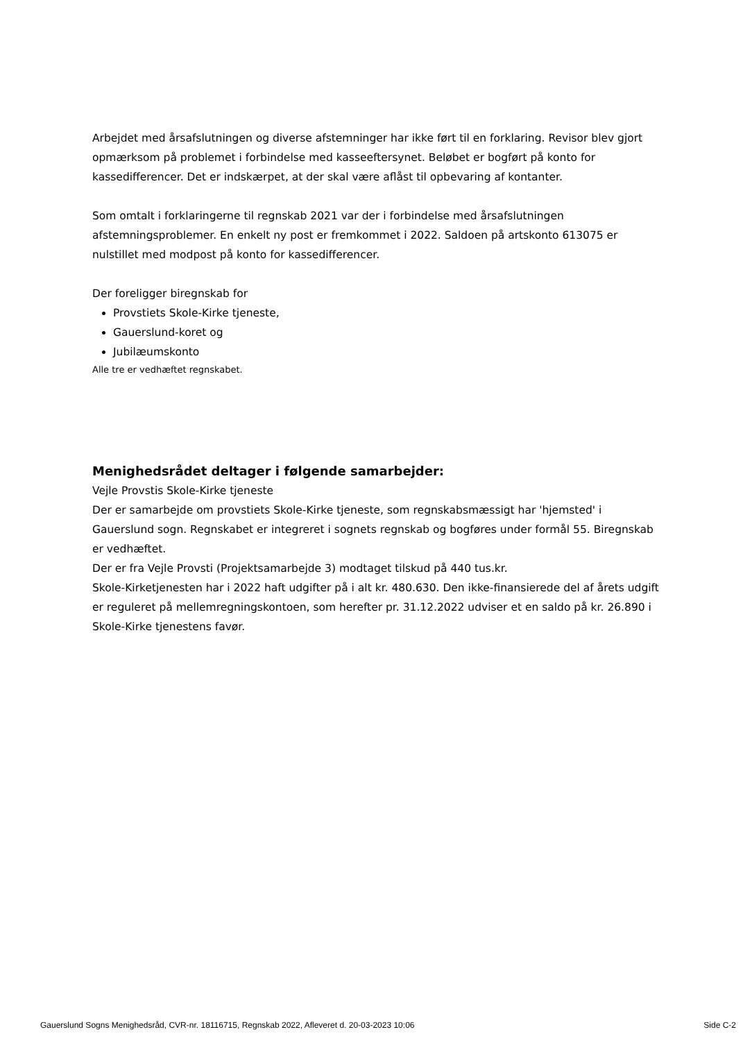Arbejdet med årsafslutningen og diverse afstemninger har ikke ført til en forklaring. Revisor blev gjort opmærksom på problemet i forbindelse med kasseeftersynet. Beløbet er bogført på konto for kassedifferencer. Det er indskærpet, at der skal være aflåst til opbevaring af kontanter.
Som omtalt i forklaringerne til regnskab 2021 var der i forbindelse med årsafslutningen afstemningsproblemer. En enkelt ny post er fremkommet i 2022. Saldoen på artskonto 613075 er nulstillet med modpost på konto for kassedifferencer.
Der foreligger biregnskab for
Provstiets Skole-Kirke tjeneste,
Gauerslund-koret og
Jubilæumskonto
Alle tre er vedhæftet regnskabet.
Menighedsrådet deltager i følgende samarbejder:
Vejle Provstis Skole-Kirke tjeneste
Der er samarbejde om provstiets Skole-Kirke tjeneste, som regnskabsmæssigt har 'hjemsted' i Gauerslund sogn. Regnskabet er integreret i sognets regnskab og bogføres under formål 55. Biregnskab er vedhæftet.
Der er fra Vejle Provsti (Projektsamarbejde 3) modtaget tilskud på 440 tus.kr.
Skole-Kirketjenesten har i 2022 haft udgifter på i alt kr. 480.630. Den ikke-finansierede del af årets udgift er reguleret på mellemregningskontoen, som herefter pr. 31.12.2022 udviser et en saldo på kr. 26.890 i Skole-Kirke tjenestens favør.
Gauerslund Sogns Menighedsråd, CVR-nr. 18116715, Regnskab 2022, Afleveret d. 20-03-2023 10:06 Side C-2